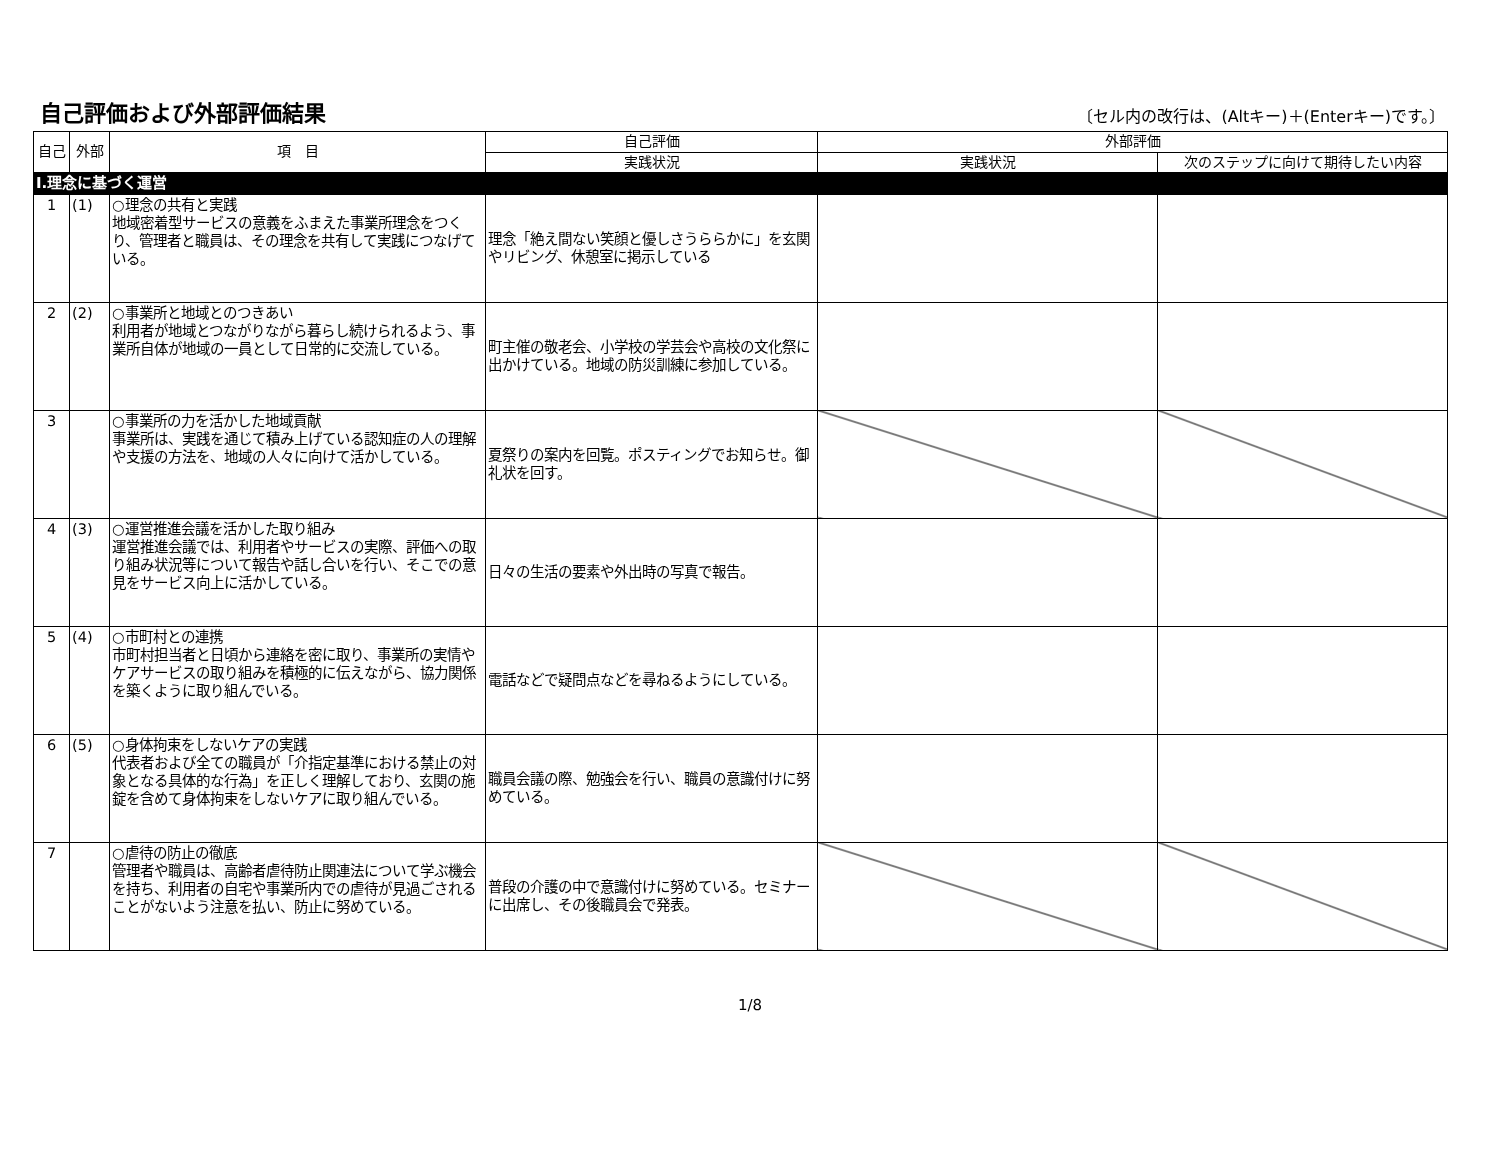自己評価および外部評価結果
〔セル内の改行は、(Altキー)＋(Enterキー)です。〕
| 自己 | 外部 | 項 目 | 自己評価 | 外部評価 | |
| --- | --- | --- | --- | --- | --- |
| | | | 実践状況 | 実践状況 | 次のステップに向けて期待したい内容 |
| Ⅰ.理念に基づく運営 | | | | | |
| 1 | (1) | ○理念の共有と実践 地域密着型サービスの意義をふまえた事業所理念をつくり、管理者と職員は、その理念を共有して実践につなげている。 | 理念「絶え間ない笑顔と優しさうららかに」を玄関やリビング、休憩室に掲示している | | |
| 2 | (2) | ○事業所と地域とのつきあい 利用者が地域とつながりながら暮らし続けられるよう、事業所自体が地域の一員として日常的に交流している。 | 町主催の敬老会、小学校の学芸会や高校の文化祭に出かけている。地域の防災訓練に参加している。 | | |
| 3 | | ○事業所の力を活かした地域貢献 事業所は、実践を通じて積み上げている認知症の人の理解や支援の方法を、地域の人々に向けて活かしている。 | 夏祭りの案内を回覧。ポスティングでお知らせ。御礼状を回す。 | | |
| 4 | (3) | ○運営推進会議を活かした取り組み 運営推進会議では、利用者やサービスの実際、評価への取り組み状況等について報告や話し合いを行い、そこでの意見をサービス向上に活かしている。 | 日々の生活の要素や外出時の写真で報告。 | | |
| 5 | (4) | ○市町村との連携 市町村担当者と日頃から連絡を密に取り、事業所の実情やケアサービスの取り組みを積極的に伝えながら、協力関係を築くように取り組んでいる。 | 電話などで疑問点などを尋ねるようにしている。 | | |
| 6 | (5) | ○身体拘束をしないケアの実践 代表者および全ての職員が「介指定基準における禁止の対象となる具体的な行為」を正しく理解しており、玄関の施錠を含めて身体拘束をしないケアに取り組んでいる。 | 職員会議の際、勉強会を行い、職員の意識付けに努めている。 | | |
| 7 | | ○虐待の防止の徹底 管理者や職員は、高齢者虐待防止関連法について学ぶ機会を持ち、利用者の自宅や事業所内での虐待が見過ごされることがないよう注意を払い、防止に努めている。 | 普段の介護の中で意識付けに努めている。セミナーに出席し、その後職員会で発表。 | | |
1/8